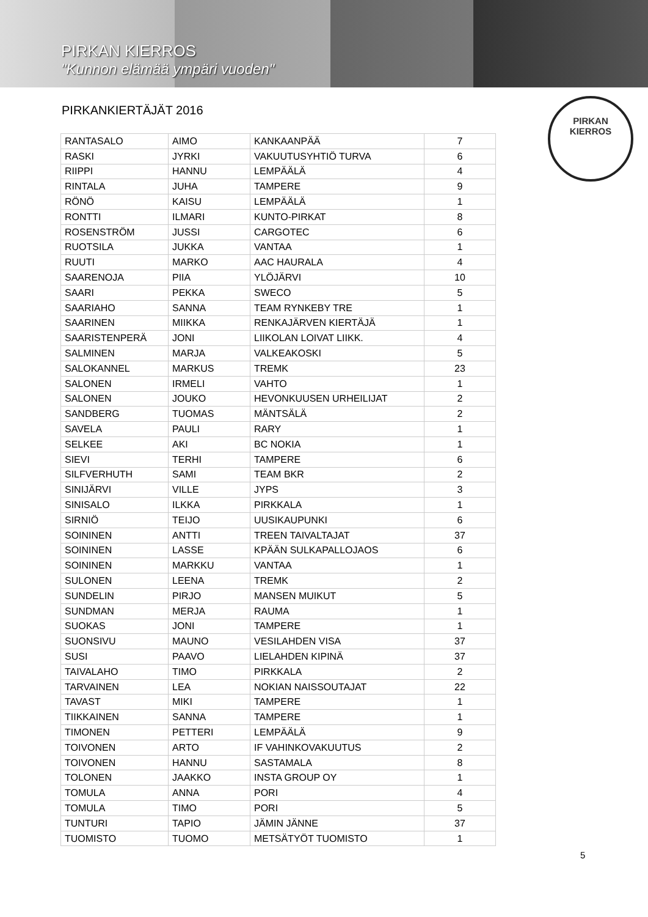PIRKAN KIERROS
"Kunnon elämää ympäri vuoden"
PIRKAN
KIERROS
PIRKANKIERTÄJÄT 2016
| RANTASALO | AIMO | KANKAANPÄÄ | 7 |
| RASKI | JYRKI | VAKUUTUSYHTIÖ TURVA | 6 |
| RIIPPI | HANNU | LEMPÄÄLÄ | 4 |
| RINTALA | JUHA | TAMPERE | 9 |
| RÖNÖ | KAISU | LEMPÄÄLÄ | 1 |
| RONTTI | ILMARI | KUNTO-PIRKAT | 8 |
| ROSENSTRÖM | JUSSI | CARGOTEC | 6 |
| RUOTSILA | JUKKA | VANTAA | 1 |
| RUUTI | MARKO | AAC HAURALA | 4 |
| SAARENOJA | PIIA | YLÖJÄRVI | 10 |
| SAARI | PEKKA | SWECO | 5 |
| SAARIAHO | SANNA | TEAM RYNKEBY TRE | 1 |
| SAARINEN | MIIKKA | RENKAJÄRVEN KIERTÄJÄ | 1 |
| SAARISTENPERÄ | JONI | LIIKOLAN LOIVAT LIIKK. | 4 |
| SALMINEN | MARJA | VALKEAKOSKI | 5 |
| SALOKANNEL | MARKUS | TREMK | 23 |
| SALONEN | IRMELI | VAHTO | 1 |
| SALONEN | JOUKO | HEVONKUUSEN URHEILIJAT | 2 |
| SANDBERG | TUOMAS | MÄNTSÄLÄ | 2 |
| SAVELA | PAULI | RARY | 1 |
| SELKEE | AKI | BC NOKIA | 1 |
| SIEVI | TERHI | TAMPERE | 6 |
| SILFVERHUTH | SAMI | TEAM BKR | 2 |
| SINIJÄRVI | VILLE | JYPS | 3 |
| SINISALO | ILKKA | PIRKKALA | 1 |
| SIRNIÖ | TEIJO | UUSIKAUPUNKI | 6 |
| SOININEN | ANTTI | TREEN TAIVALTAJAT | 37 |
| SOININEN | LASSE | KPÄÄN SULKAPALLOJAOS | 6 |
| SOININEN | MARKKU | VANTAA | 1 |
| SULONEN | LEENA | TREMK | 2 |
| SUNDELIN | PIRJO | MANSEN MUIKUT | 5 |
| SUNDMAN | MERJA | RAUMA | 1 |
| SUOKAS | JONI | TAMPERE | 1 |
| SUONSIVU | MAUNO | VESILAHDEN VISA | 37 |
| SUSI | PAAVO | LIELAHDEN KIPINÄ | 37 |
| TAIVALAHO | TIMO | PIRKKALA | 2 |
| TARVAINEN | LEA | NOKIAN NAISSOUTAJAT | 22 |
| TAVAST | MIKI | TAMPERE | 1 |
| TIIKKAINEN | SANNA | TAMPERE | 1 |
| TIMONEN | PETTERI | LEMPÄÄLÄ | 9 |
| TOIVONEN | ARTO | IF VAHINKOVAKUUTUS | 2 |
| TOIVONEN | HANNU | SASTAMALA | 8 |
| TOLONEN | JAAKKO | INSTA GROUP OY | 1 |
| TOMULA | ANNA | PORI | 4 |
| TOMULA | TIMO | PORI | 5 |
| TUNTURI | TAPIO | JÄMIN JÄNNE | 37 |
| TUOMISTO | TUOMO | METSÄTYÖT TUOMISTO | 1 |
5